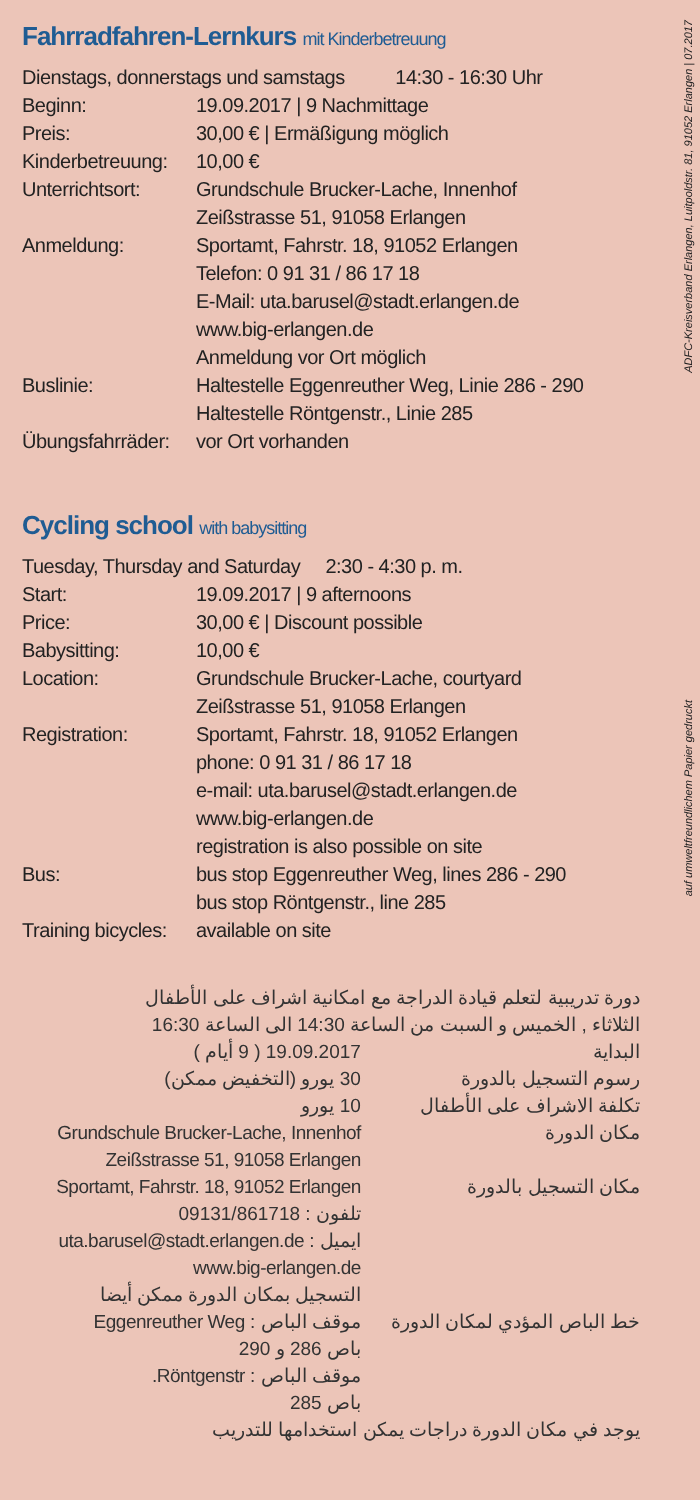ADFC-Kreisverband Erlangen, Luitpoldstr. 81, 91052 Erlangen | 07.2017
auf umweltfreundlichem Papier gedruckt
Fahrradfahren-Lernkurs mit Kinderbetreuung
Dienstags, donnerstags und samstags 14:30 - 16:30 Uhr
| Beginn: | 19.09.2017 / 9 Nachmittage |
| Preis: | 30,00 € / Ermäßigung möglich |
| Kinderbetreuung: | 10,00 € |
| Unterrichtsort: | Grundschule Brucker-Lache, Innenhof Zeißstrasse 51, 91058 Erlangen |
| Anmeldung: | Sportamt, Fahrstr. 18, 91052 Erlangen Telefon: 0 91 31 / 86 17 18 E-Mail: uta.barusel@stadt.erlangen.de www.big-erlangen.de Anmeldung vor Ort möglich |
| Buslinie: | Haltestelle Eggenreuther Weg, Linie 286 - 290 Haltestelle Röntgenstr., Linie 285 |
| Übungsfahrräder: | vor Ort vorhanden |
Cycling school with babysitting
Tuesday, Thursday and Saturday 2:30 - 4:30 p. m.
| Start: | 19.09.2017 / 9 afternoons |
| Price: | 30,00 € / Discount possible |
| Babysitting: | 10,00 € |
| Location: | Grundschule Brucker-Lache, courtyard Zeißstrasse 51, 91058 Erlangen |
| Registration: | Sportamt, Fahrstr. 18, 91052 Erlangen phone: 0 91 31 / 86 17 18 e-mail: uta.barusel@stadt.erlangen.de www.big-erlangen.de registration is also possible on site |
| Bus: | bus stop Eggenreuther Weg, lines 286 - 290 bus stop Röntgenstr., line 285 |
| Training bicycles: | available on site |
دورة تدريبية لتعلم قيادة الدراجة مع امكانية اشراف على الأطفال
الثلاثاء , الخميس و السبت من الساعة 14:30 الى الساعة 16:30
| البداية | 19.09.2017 ( 9 أيام ) |
| رسوم التسجيل بالدورة | 30 يورو (التخفيض ممكن) |
| تكلفة الاشراف على الأطفال | 10 يورو |
| مكان الدورة | Grundschule Brucker-Lache, Innenhof Zeißstrasse 51, 91058 Erlangen |
| مكان التسجيل بالدورة | Sportamt, Fahrstr. 18, 91052 Erlangen تلفون : 09131/861718 ايميل : uta.barusel@stadt.erlangen.de www.big-erlangen.de التسجيل بمكان الدورة ممكن أيضا |
| خط الباص المؤدي لمكان الدورة | موقف الباص : Eggenreuther Weg باص 286 و 290 موقف الباص : Röntgenstr. باص 285 |
يوجد في مكان الدورة دراجات يمكن استخدامها للتدريب